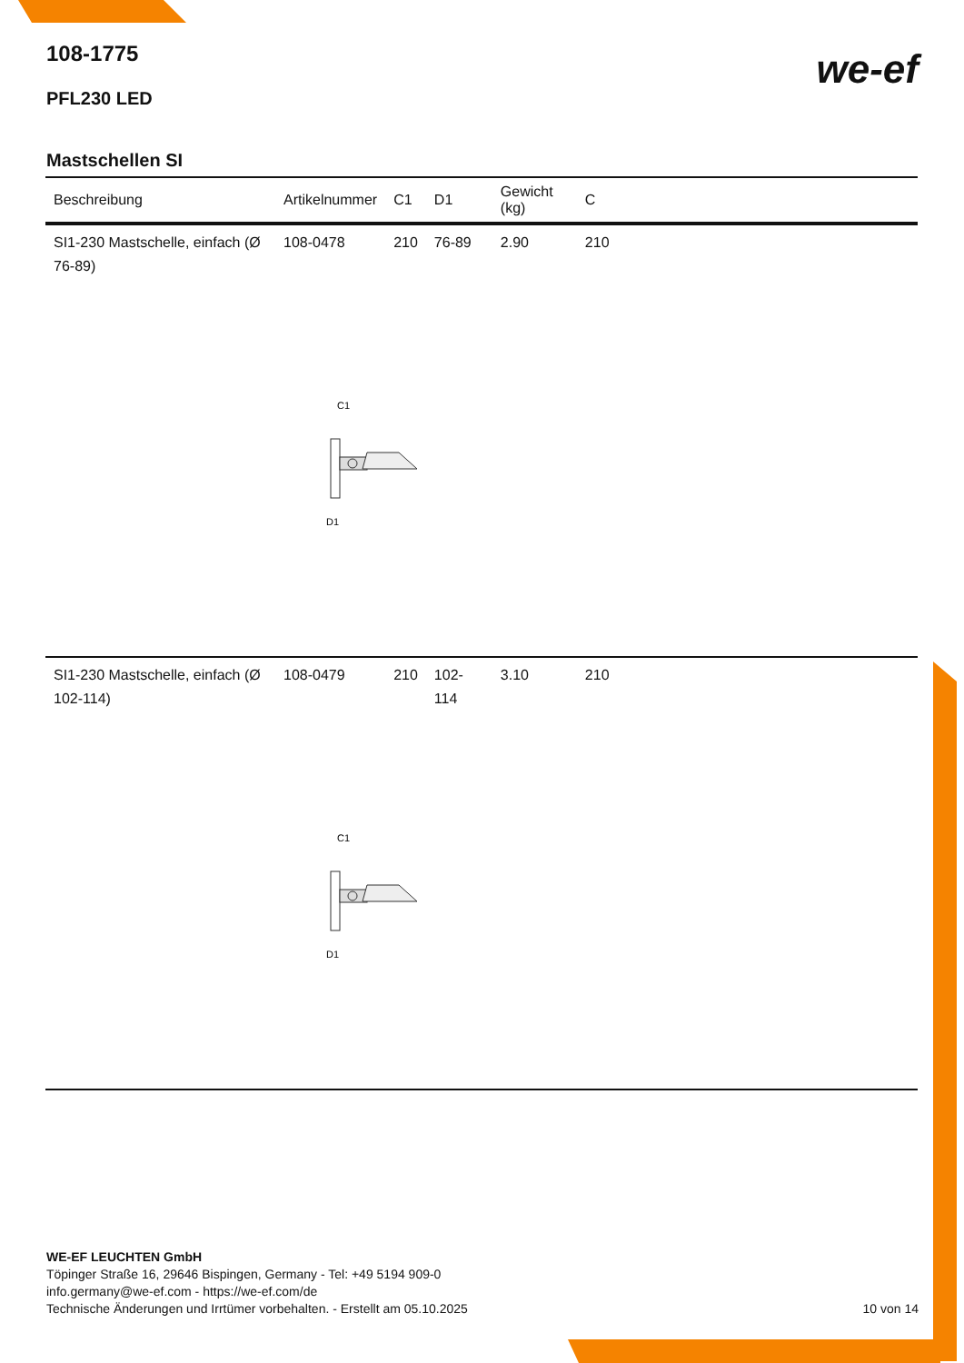108-1775
PFL230 LED
we-ef
Mastschellen SI
| Beschreibung | Artikelnummer | C1 | D1 | Gewicht (kg) | C |
| --- | --- | --- | --- | --- | --- |
| SI1-230 Mastschelle, einfach (Ø 76-89) | 108-0478 | 210 | 76-89 | 2.90 | 210 |
| C1 D1 | | | | | |
| SI1-230 Mastschelle, einfach (Ø 102-114) | 108-0479 | 210 | 102-114 | 3.10 | 210 |
| C1 D1 | | | | | |
WE-EF LEUCHTEN GmbH
Töpinger Straße 16, 29646 Bispingen, Germany - Tel: +49 5194 909-0
info.germany@we-ef.com - https://we-ef.com/de
10 von 14 Technische Änderungen und Irrtümer vorbehalten. - Erstellt am 05.10.2025